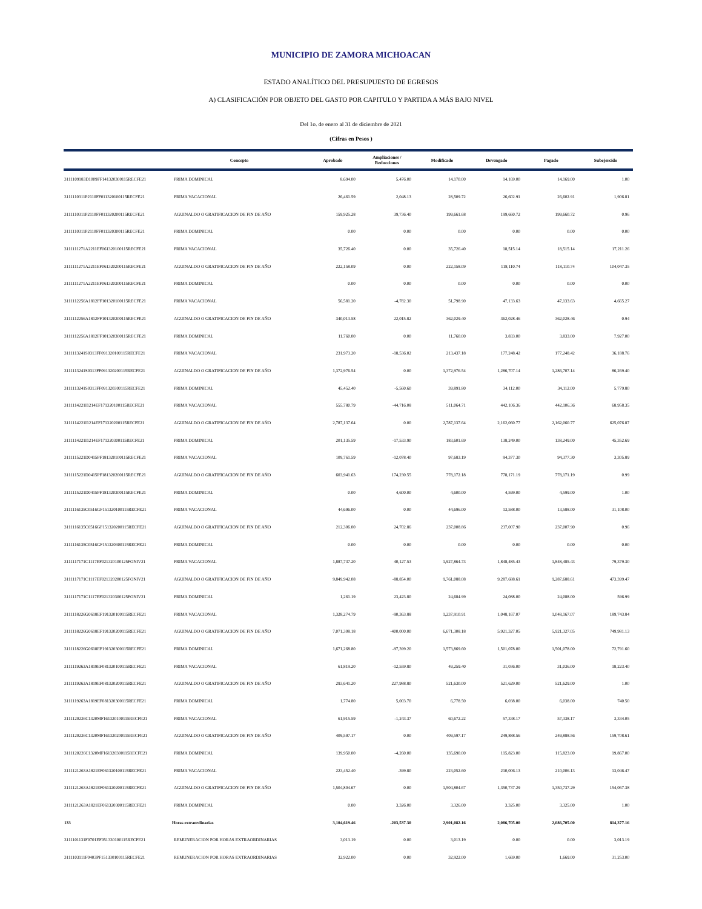MUNICIPIO DE ZAMORA MICHOACAN
ESTADO ANALÍTICO DEL PRESUPUESTO DE EGRESOS
A) CLASIFICACIÓN POR OBJETO DEL GASTO POR CAPITULO Y PARTIDA A MÁS BAJO NIVEL
Del 1o. de enero al 31 de diciembre de 2021
(Cifras en Pesos )
| | Concepto | | Aprobado | Ampliaciones / Reducciones | Modificado | Devengado | Pagado | Subejercido |
| --- | --- | --- | --- | --- | --- | --- | --- | --- |
| 3111109183D1009FF141320300115RECFE21 | | PRIMA DOMINICAL | 8,694.00 | 5,476.00 | 14,170.00 | 14,169.00 | 14,169.00 | 1.00 |
| 3111110311P2110FF011320100115RECFE21 | | PRIMA VACACIONAL | 26,461.59 | 2,048.13 | 28,509.72 | 26,602.91 | 26,602.91 | 1,906.81 |
| 3111110311P2110FF011320200115RECFE21 | | AGUINALDO O GRATIFICACION DE FIN DE AÑO | 159,925.28 | 39,736.40 | 199,661.68 | 199,660.72 | 199,660.72 | 0.96 |
| 3111110311P2110FF011320300115RECFE21 | | PRIMA DOMINICAL | 0.00 | 0.00 | 0.00 | 0.00 | 0.00 | 0.00 |
| 3111111271A2211EF061320100115RECFE21 | | PRIMA VACACIONAL | 35,726.40 | 0.00 | 35,726.40 | 18,515.14 | 18,515.14 | 17,211.26 |
| 3111111271A2211EF061320200115RECFE21 | | AGUINALDO O GRATIFICACION DE FIN DE AÑO | 222,158.09 | 0.00 | 222,158.09 | 118,110.74 | 118,110.74 | 104,047.35 |
| 3111111271A2211EF061320300115RECFE21 | | PRIMA DOMINICAL | 0.00 | 0.00 | 0.00 | 0.00 | 0.00 | 0.00 |
| 3111112256A1812FF101320100115RECFE21 | | PRIMA VACACIONAL | 56,581.20 | -4,782.30 | 51,798.90 | 47,133.63 | 47,133.63 | 4,665.27 |
| 3111112256A1812FF101320200115RECFE21 | | AGUINALDO O GRATIFICACION DE FIN DE AÑO | 340,013.58 | 22,015.82 | 362,029.40 | 362,028.46 | 362,028.46 | 0.94 |
| 3111112256A1812FF101320300115RECFE21 | | PRIMA DOMINICAL | 11,760.00 | 0.00 | 11,760.00 | 3,833.00 | 3,833.00 | 7,927.00 |
| 3111113241S0313FF091320100115RECFE21 | | PRIMA VACACIONAL | 231,973.20 | -18,536.02 | 213,437.18 | 177,248.42 | 177,248.42 | 36,188.76 |
| 3111113241S0313FF091320200115RECFE21 | | AGUINALDO O GRATIFICACION DE FIN DE AÑO | 1,372,976.54 | 0.00 | 1,372,976.54 | 1,286,707.14 | 1,286,707.14 | 86,269.40 |
| 3111113241S0313FF091320300115RECFE21 | | PRIMA DOMINICAL | 45,452.40 | -5,560.60 | 39,891.80 | 34,112.00 | 34,112.00 | 5,779.80 |
| 3111114221I1214EF171320100115RECFE21 | | PRIMA VACACIONAL | 555,780.79 | -44,716.08 | 511,064.71 | 442,106.36 | 442,106.36 | 68,958.35 |
| 3111114221I1214EF171320200115RECFE21 | | AGUINALDO O GRATIFICACION DE FIN DE AÑO | 2,787,137.64 | 0.00 | 2,787,137.64 | 2,162,060.77 | 2,162,060.77 | 625,076.87 |
| 3111114221I1214EF171320300115RECFE21 | | PRIMA DOMINICAL | 201,135.59 | -17,533.90 | 183,601.69 | 138,249.00 | 138,249.00 | 45,352.69 |
| 3111115221D0415PF181320100115RECFE21 | | PRIMA VACACIONAL | 109,761.59 | -12,078.40 | 97,683.19 | 94,377.30 | 94,377.30 | 3,305.89 |
| 3111115221D0415PF181320200115RECFE21 | | AGUINALDO O GRATIFICACION DE FIN DE AÑO | 603,941.63 | 174,230.55 | 778,172.18 | 778,171.19 | 778,171.19 | 0.99 |
| 3111115221D0415PF181320300115RECFE21 | | PRIMA DOMINICAL | 0.00 | 4,600.00 | 4,600.00 | 4,599.00 | 4,599.00 | 1.00 |
| 3111116135C0516GF151320100115RECFE21 | | PRIMA VACACIONAL | 44,696.00 | 0.00 | 44,696.00 | 13,588.00 | 13,588.00 | 31,108.00 |
| 3111116135C0516GF151320200115RECFE21 | | AGUINALDO O GRATIFICACION DE FIN DE AÑO | 212,306.00 | 24,702.86 | 237,008.86 | 237,007.90 | 237,007.90 | 0.96 |
| 3111116135C0516GF151320300115RECFE21 | | PRIMA DOMINICAL | 0.00 | 0.00 | 0.00 | 0.00 | 0.00 | 0.00 |
| 3111117171C1117EF021320100125FONIV21 | | PRIMA VACACIONAL | 1,887,737.20 | 40,127.53 | 1,927,864.73 | 1,848,485.43 | 1,848,485.43 | 79,379.30 |
| 3111117171C1117EF021320200125FONIV21 | | AGUINALDO O GRATIFICACION DE FIN DE AÑO | 9,849,942.08 | -88,854.00 | 9,761,088.08 | 9,287,688.61 | 9,287,688.61 | 473,399.47 |
| 3111117171C1117EF021320300125FONIV21 | | PRIMA DOMINICAL | 1,261.19 | 23,423.80 | 24,684.99 | 24,088.00 | 24,088.00 | 596.99 |
| 3111118226G0618EF191320100115RECFE21 | | PRIMA VACACIONAL | 1,328,274.79 | -90,363.88 | 1,237,910.91 | 1,048,167.07 | 1,048,167.07 | 189,743.84 |
| 3111118226G0618EF191320200115RECFE21 | | AGUINALDO O GRATIFICACION DE FIN DE AÑO | 7,071,308.18 | -400,000.00 | 6,671,308.18 | 5,921,327.05 | 5,921,327.05 | 749,981.13 |
| 3111118226G0618EF191320300115RECFE21 | | PRIMA DOMINICAL | 1,671,268.80 | -97,399.20 | 1,573,869.60 | 1,501,078.00 | 1,501,078.00 | 72,791.60 |
| 3111119263A1819EF081320100115RECFE21 | | PRIMA VACACIONAL | 61,819.20 | -12,559.80 | 49,259.40 | 31,036.00 | 31,036.00 | 18,223.40 |
| 3111119263A1819EF081320200115RECFE21 | | AGUINALDO O GRATIFICACION DE FIN DE AÑO | 293,641.20 | 227,988.80 | 521,630.00 | 521,629.00 | 521,629.00 | 1.00 |
| 3111119263A1819EF081320300115RECFE21 | | PRIMA DOMINICAL | 1,774.80 | 5,003.70 | 6,778.50 | 6,038.00 | 6,038.00 | 740.50 |
| 3111120226C1320MF161320100115RECFE21 | | PRIMA VACACIONAL | 61,915.59 | -1,243.37 | 60,672.22 | 57,338.17 | 57,338.17 | 3,334.05 |
| 3111120226C1320MF161320200115RECFE21 | | AGUINALDO O GRATIFICACION DE FIN DE AÑO | 409,597.17 | 0.00 | 409,597.17 | 249,888.56 | 249,888.56 | 159,708.61 |
| 3111120226C1320MF161320300115RECFE21 | | PRIMA DOMINICAL | 139,950.00 | -4,260.00 | 135,690.00 | 115,823.00 | 115,823.00 | 19,867.00 |
| 3111121263A1821EF061320100115RECFE21 | | PRIMA VACACIONAL | 223,452.40 | -399.80 | 223,052.60 | 210,006.13 | 210,006.13 | 13,046.47 |
| 3111121263A1821EF061320200115RECFE21 | | AGUINALDO O GRATIFICACION DE FIN DE AÑO | 1,504,804.67 | 0.00 | 1,504,804.67 | 1,350,737.29 | 1,350,737.29 | 154,067.38 |
| 3111121263A1821EF061320300115RECFE21 | | PRIMA DOMINICAL | 0.00 | 3,326.00 | 3,326.00 | 3,325.00 | 3,325.00 | 1.00 |
| 133 | Horas extraordinarias | | 3,104,619.46 | -203,537.30 | 2,901,082.16 | 2,086,705.00 | 2,086,705.00 | 814,377.16 |
| 3111101131F0701EF051330100115RECFE21 | | REMUNERACION POR HORAS EXTRAORDINARIAS | 3,013.19 | 0.00 | 3,013.19 | 0.00 | 0.00 | 3,013.19 |
| 3111103111F0403PF151330100115RECFE21 | | REMUNERACION POR HORAS EXTRAORDINARIAS | 32,922.00 | 0.00 | 32,922.00 | 1,669.00 | 1,669.00 | 31,253.00 |